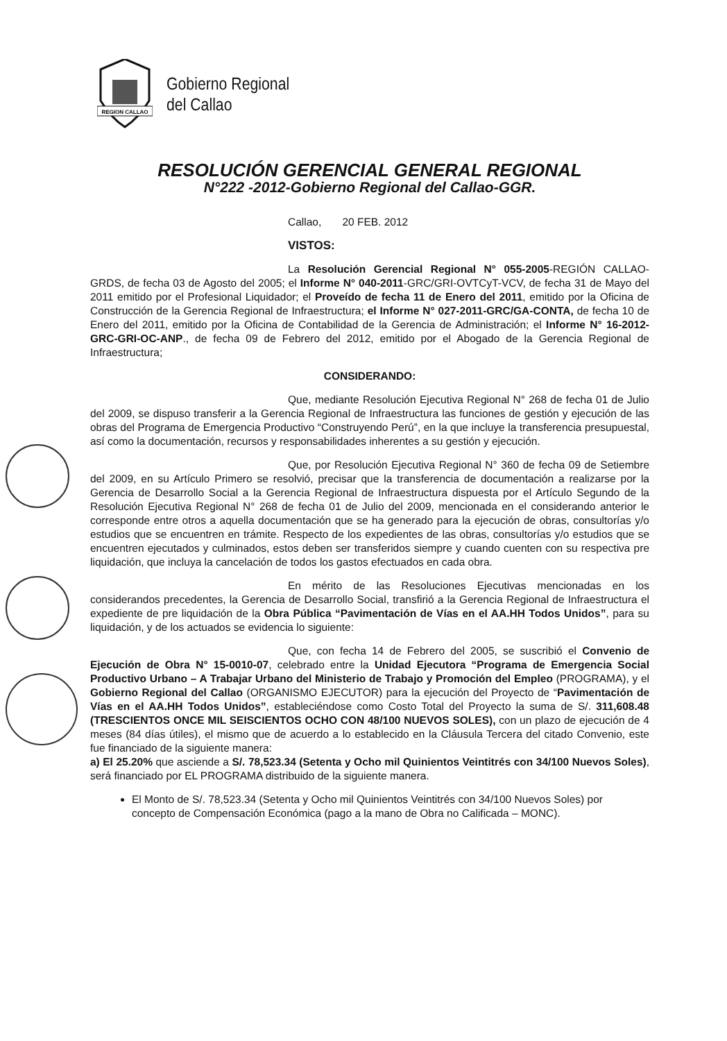REGION CALLAO
Gobierno Regional
del Callao
RESOLUCIÓN GERENCIAL GENERAL REGIONAL
N°222 -2012-Gobierno Regional del Callao-GGR.
Callao, 20 FEB. 2012
VISTOS:
La Resolución Gerencial Regional N° 055-2005-REGIÓN CALLAO-GRDS, de fecha 03 de Agosto del 2005; el Informe N° 040-2011-GRC/GRI-OVTCyT-VCV, de fecha 31 de Mayo del 2011 emitido por el Profesional Liquidador; el Proveído de fecha 11 de Enero del 2011, emitido por la Oficina de Construcción de la Gerencia Regional de Infraestructura; el Informe N° 027-2011-GRC/GA-CONTA, de fecha 10 de Enero del 2011, emitido por la Oficina de Contabilidad de la Gerencia de Administración; el Informe N° 16-2012-GRC-GRI-OC-ANP., de fecha 09 de Febrero del 2012, emitido por el Abogado de la Gerencia Regional de Infraestructura;
CONSIDERANDO:
Que, mediante Resolución Ejecutiva Regional N° 268 de fecha 01 de Julio del 2009, se dispuso transferir a la Gerencia Regional de Infraestructura las funciones de gestión y ejecución de las obras del Programa de Emergencia Productivo “Construyendo Perú”, en la que incluye la transferencia presupuestal, así como la documentación, recursos y responsabilidades inherentes a su gestión y ejecución.
Que, por Resolución Ejecutiva Regional N° 360 de fecha 09 de Setiembre del 2009, en su Artículo Primero se resolvió, precisar que la transferencia de documentación a realizarse por la Gerencia de Desarrollo Social a la Gerencia Regional de Infraestructura dispuesta por el Artículo Segundo de la Resolución Ejecutiva Regional N° 268 de fecha 01 de Julio del 2009, mencionada en el considerando anterior le corresponde entre otros a aquella documentación que se ha generado para la ejecución de obras, consultorías y/o estudios que se encuentren en trámite. Respecto de los expedientes de las obras, consultorías y/o estudios que se encuentren ejecutados y culminados, estos deben ser transferidos siempre y cuando cuenten con su respectiva pre liquidación, que incluya la cancelación de todos los gastos efectuados en cada obra.
En mérito de las Resoluciones Ejecutivas mencionadas en los considerandos precedentes, la Gerencia de Desarrollo Social, transfirió a la Gerencia Regional de Infraestructura el expediente de pre liquidación de la Obra Pública “Pavimentación de Vías en el AA.HH Todos Unidos”, para su liquidación, y de los actuados se evidencia lo siguiente:
Que, con fecha 14 de Febrero del 2005, se suscribió el Convenio de Ejecución de Obra N° 15-0010-07, celebrado entre la Unidad Ejecutora “Programa de Emergencia Social Productivo Urbano – A Trabajar Urbano del Ministerio de Trabajo y Promoción del Empleo (PROGRAMA), y el Gobierno Regional del Callao (ORGANISMO EJECUTOR) para la ejecución del Proyecto de “Pavimentación de Vías en el AA.HH Todos Unidos”, estableciéndose como Costo Total del Proyecto la suma de S/. 311,608.48 (TRESCIENTOS ONCE MIL SEISCIENTOS OCHO CON 48/100 NUEVOS SOLES), con un plazo de ejecución de 4 meses (84 días útiles), el mismo que de acuerdo a lo establecido en la Cláusula Tercera del citado Convenio, este fue financiado de la siguiente manera:
a) El 25.20% que asciende a S/. 78,523.34 (Setenta y Ocho mil Quinientos Veintitrés con 34/100 Nuevos Soles), será financiado por EL PROGRAMA distribuido de la siguiente manera.
El Monto de S/. 78,523.34 (Setenta y Ocho mil Quinientos Veintitrés con 34/100 Nuevos Soles) por concepto de Compensación Económica (pago a la mano de Obra no Calificada – MONC).